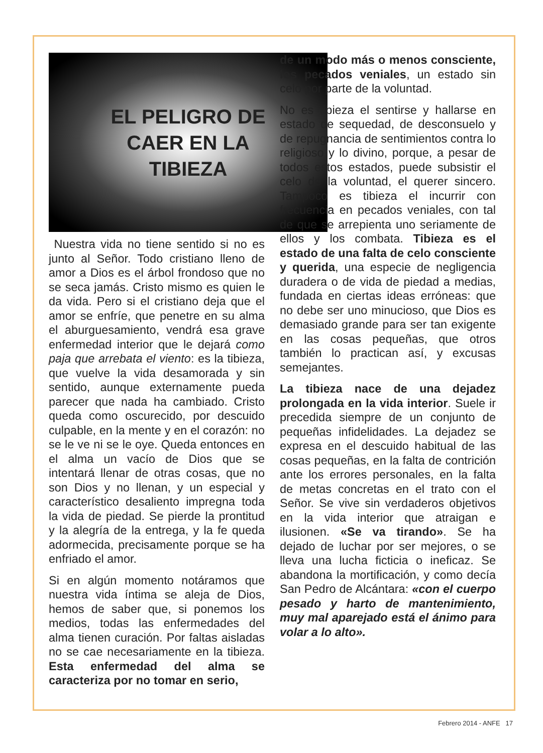EL PELIGRO DE
CAER EN LA
TIBIEZA
Nuestra vida no tiene sentido si no es junto al Señor. Todo cristiano lleno de amor a Dios es el árbol frondoso que no se seca jamás. Cristo mismo es quien le da vida. Pero si el cristiano deja que el amor se enfríe, que penetre en su alma el aburguesamiento, vendrá esa grave enfermedad interior que le dejará como paja que arrebata el viento: es la tibieza, que vuelve la vida desamorada y sin sentido, aunque externamente pueda parecer que nada ha cambiado. Cristo queda como oscurecido, por descuido culpable, en la mente y en el corazón: no se le ve ni se le oye. Queda entonces en el alma un vacío de Dios que se intentará llenar de otras cosas, que no son Dios y no llenan, y un especial y característico desaliento impregna toda la vida de piedad. Se pierde la prontitud y la alegría de la entrega, y la fe queda adormecida, precisamente porque se ha enfriado el amor.
Si en algún momento notáramos que nuestra vida íntima se aleja de Dios, hemos de saber que, si ponemos los medios, todas las enfermedades del alma tienen curación. Por faltas aisladas no se cae necesariamente en la tibieza. Esta enfermedad del alma se caracteriza por no tomar en serio,
de un modo más o menos consciente, los pecados veniales, un estado sin celo por parte de la voluntad.
No es tibieza el sentirse y hallarse en estado de sequedad, de desconsuelo y de repugnancia de sentimientos contra lo religioso y lo divino, porque, a pesar de todos estos estados, puede subsistir el celo de la voluntad, el querer sincero. Tampoco es tibieza el incurrir con frecuencia en pecados veniales, con tal de que se arrepienta uno seriamente de ellos y los combata. Tibieza es el estado de una falta de celo consciente y querida, una especie de negligencia duradera o de vida de piedad a medias, fundada en ciertas ideas erróneas: que no debe ser uno minucioso, que Dios es demasiado grande para ser tan exigente en las cosas pequeñas, que otros también lo practican así, y excusas semejantes.
La tibieza nace de una dejadez prolongada en la vida interior. Suele ir precedida siempre de un conjunto de pequeñas infidelidades. La dejadez se expresa en el descuido habitual de las cosas pequeñas, en la falta de contrición ante los errores personales, en la falta de metas concretas en el trato con el Señor. Se vive sin verdaderos objetivos en la vida interior que atraigan e ilusionen. «Se va tirando». Se ha dejado de luchar por ser mejores, o se lleva una lucha ficticia o ineficaz. Se abandona la mortificación, y como decía San Pedro de Alcántara: «con el cuerpo pesado y harto de mantenimiento, muy mal aparejado está el ánimo para volar a lo alto».
Febrero 2014 - ANFE 17